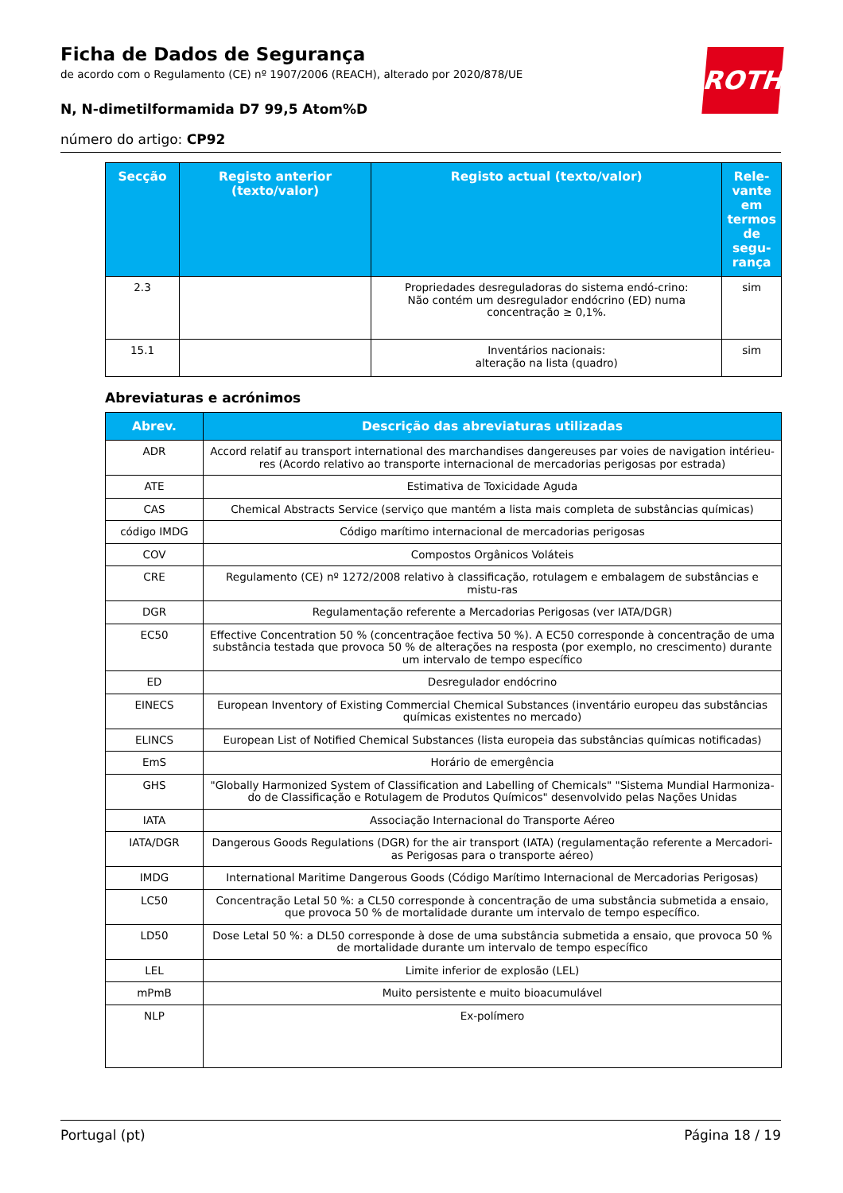ROTH
Ficha de Dados de Segurança
de acordo com o Regulamento (CE) nº 1907/2006 (REACH), alterado por 2020/878/UE
N, N-dimetilformamida D7 99,5 Atom%D
número do artigo: CP92
| Secção | Registo anterior (texto/valor) | Registo actual (texto/valor) | Rele-vante em termos de segu-rança |
| --- | --- | --- | --- |
| 2.3 | | Propriedades desreguladoras do sistema endó-crino: Não contém um desregulador endócrino (ED) numa concentração ≥ 0,1%. | sim |
| 15.1 | | Inventários nacionais: alteração na lista (quadro) | sim |
Abreviaturas e acrónimos
| Abrev. | Descrição das abreviaturas utilizadas |
| --- | --- |
| ADR | Accord relatif au transport international des marchandises dangereuses par voies de navigation intérieu-res (Acordo relativo ao transporte internacional de mercadorias perigosas por estrada) |
| ATE | Estimativa de Toxicidade Aguda |
| CAS | Chemical Abstracts Service (serviço que mantém a lista mais completa de substâncias químicas) |
| código IMDG | Código marítimo internacional de mercadorias perigosas |
| COV | Compostos Orgânicos Voláteis |
| CRE | Regulamento (CE) nº 1272/2008 relativo à classificação, rotulagem e embalagem de substâncias e mistu-ras |
| DGR | Regulamentação referente a Mercadorias Perigosas (ver IATA/DGR) |
| EC50 | Effective Concentration 50 % (concentraçãoe fectiva 50 %). A EC50 corresponde à concentração de uma substância testada que provoca 50 % de alterações na resposta (por exemplo, no crescimento) durante um intervalo de tempo específico |
| ED | Desregulador endócrino |
| EINECS | European Inventory of Existing Commercial Chemical Substances (inventário europeu das substâncias químicas existentes no mercado) |
| ELINCS | European List of Notified Chemical Substances (lista europeia das substâncias químicas notificadas) |
| EmS | Horário de emergência |
| GHS | "Globally Harmonized System of Classification and Labelling of Chemicals" "Sistema Mundial Harmoniza-do de Classificação e Rotulagem de Produtos Químicos" desenvolvido pelas Nações Unidas |
| IATA | Associação Internacional do Transporte Aéreo |
| IATA/DGR | Dangerous Goods Regulations (DGR) for the air transport (IATA) (regulamentação referente a Mercadori-as Perigosas para o transporte aéreo) |
| IMDG | International Maritime Dangerous Goods (Código Marítimo Internacional de Mercadorias Perigosas) |
| LC50 | Concentração Letal 50 %: a CL50 corresponde à concentração de uma substância submetida a ensaio, que provoca 50 % de mortalidade durante um intervalo de tempo específico. |
| LD50 | Dose Letal 50 %: a DL50 corresponde à dose de uma substância submetida a ensaio, que provoca 50 % de mortalidade durante um intervalo de tempo específico |
| LEL | Limite inferior de explosão (LEL) |
| mPmB | Muito persistente e muito bioacumulável |
| NLP | Ex-polímero |
Portugal (pt) Página 18 / 19